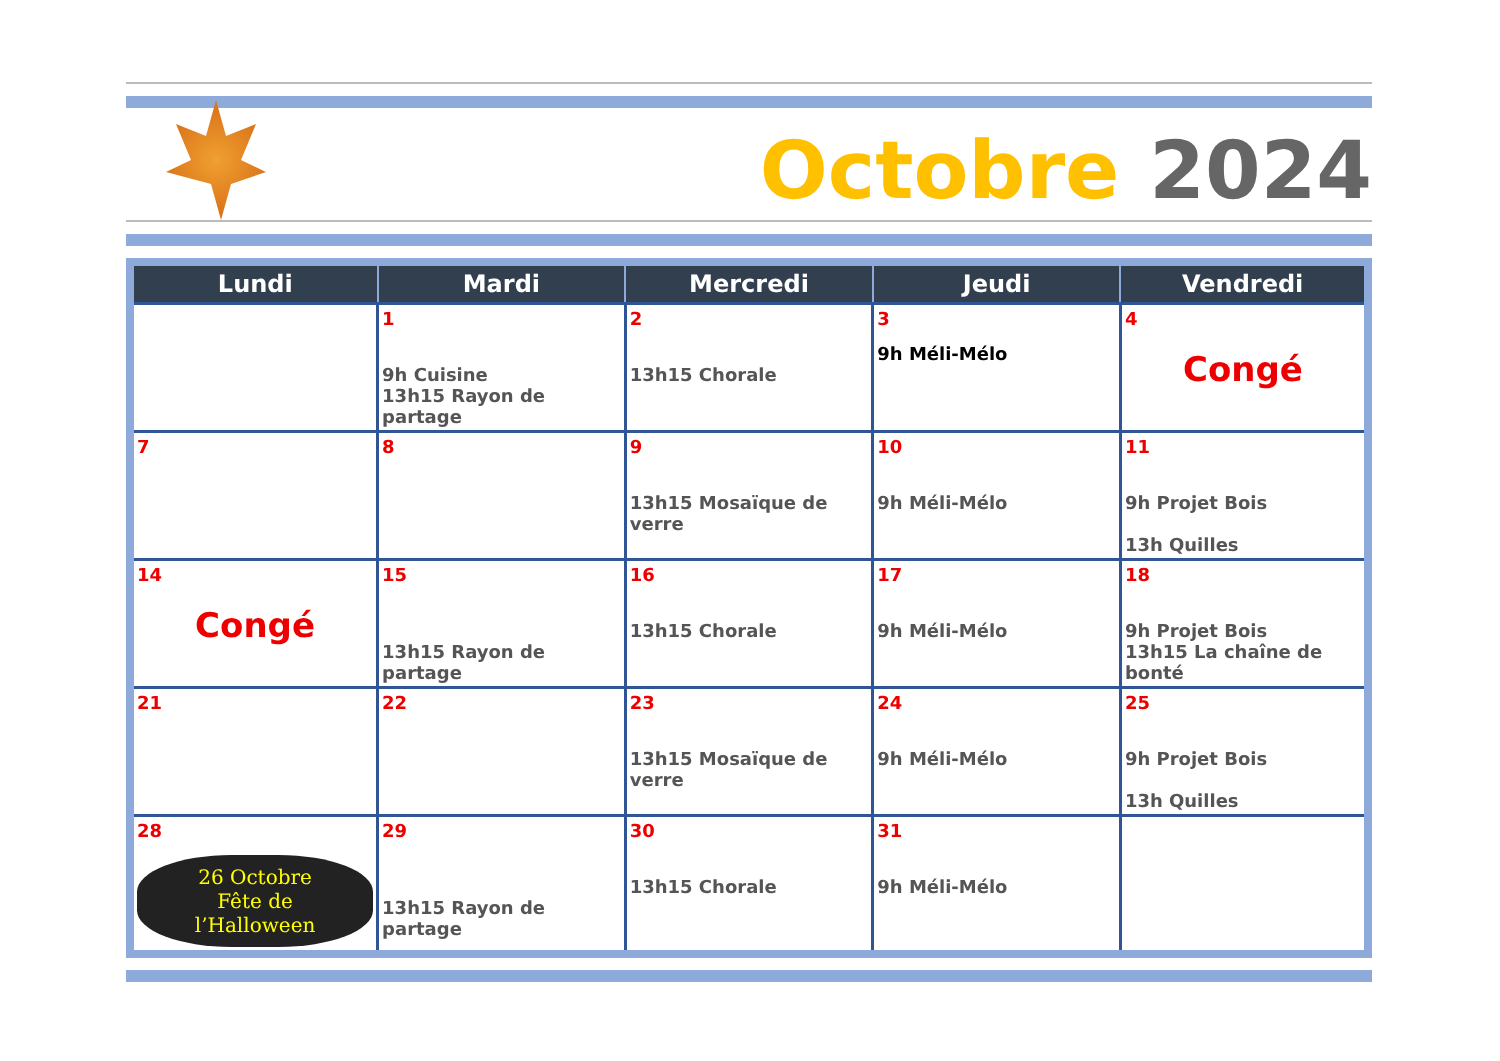Octobre 2024
| Lundi | Mardi | Mercredi | Jeudi | Vendredi |
| --- | --- | --- | --- | --- |
| | 1 9h Cuisine 13h15 Rayon de partage | 2 13h15 Chorale | 3 9h Méli-Mélo | 4 Congé |
| 7 | 8 | 9 13h15 Mosaïque de verre | 10 9h Méli-Mélo | 11 9h Projet Bois 13h Quilles |
| 14 Congé | 15 13h15 Rayon de partage | 16 13h15 Chorale | 17 9h Méli-Mélo | 18 9h Projet Bois 13h15 La chaîne de bonté |
| 21 | 22 | 23 13h15 Mosaïque de verre | 24 9h Méli-Mélo | 25 9h Projet Bois 13h Quilles |
| 28 26 Octobre Fête de l’Halloween | 29 13h15 Rayon de partage | 30 13h15 Chorale | 31 9h Méli-Mélo | |